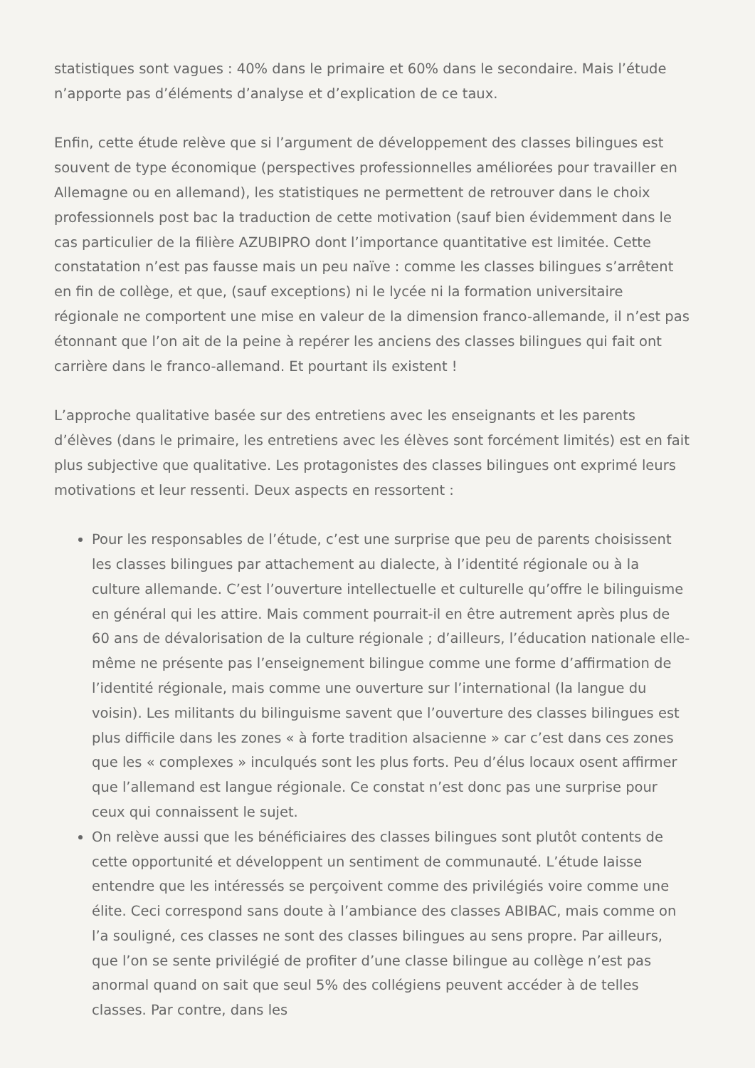statistiques sont vagues : 40% dans le primaire et 60% dans le secondaire. Mais l’étude n’apporte pas d’éléments d’analyse et d’explication de ce taux.
Enfin, cette étude relève que si l’argument de développement des classes bilingues est souvent de type économique (perspectives professionnelles améliorées pour travailler en Allemagne ou en allemand), les statistiques ne permettent de retrouver dans le choix professionnels post bac la traduction de cette motivation (sauf bien évidemment dans le cas particulier de la filière AZUBIPRO dont l’importance quantitative est limitée. Cette constatation n’est pas fausse mais un peu naïve : comme les classes bilingues s’arrêtent en fin de collège, et que, (sauf exceptions) ni le lycée ni la formation universitaire régionale ne comportent une mise en valeur de la dimension franco-allemande, il n’est pas étonnant que l’on ait de la peine à repérer les anciens des classes bilingues qui fait ont carrière dans le franco-allemand. Et pourtant ils existent !
L’approche qualitative basée sur des entretiens avec les enseignants et les parents d’élèves (dans le primaire, les entretiens avec les élèves sont forcément limités) est en fait plus subjective que qualitative. Les protagonistes des classes bilingues ont exprimé leurs motivations et leur ressenti. Deux aspects en ressortent :
Pour les responsables de l’étude, c’est une surprise que peu de parents choisissent les classes bilingues par attachement au dialecte, à l’identité régionale ou à la culture allemande. C’est l’ouverture intellectuelle et culturelle qu’offre le bilinguisme en général qui les attire. Mais comment pourrait-il en être autrement après plus de 60 ans de dévalorisation de la culture régionale ; d’ailleurs, l’éducation nationale elle-même ne présente pas l’enseignement bilingue comme une forme d’affirmation de l’identité régionale, mais comme une ouverture sur l’international (la langue du voisin). Les militants du bilinguisme savent que l’ouverture des classes bilingues est plus difficile dans les zones « à forte tradition alsacienne » car c’est dans ces zones que les « complexes » inculqués sont les plus forts. Peu d’élus locaux osent affirmer que l’allemand est langue régionale. Ce constat n’est donc pas une surprise pour ceux qui connaissent le sujet.
On relève aussi que les bénéficiaires des classes bilingues sont plutôt contents de cette opportunité et développent un sentiment de communauté. L’étude laisse entendre que les intéressés se perçoivent comme des privilégiés voire comme une élite. Ceci correspond sans doute à l’ambiance des classes ABIBAC, mais comme on l’a souligné, ces classes ne sont des classes bilingues au sens propre. Par ailleurs, que l’on se sente privilégié de profiter d’une classe bilingue au collège n’est pas anormal quand on sait que seul 5% des collégiens peuvent accéder à de telles classes. Par contre, dans les